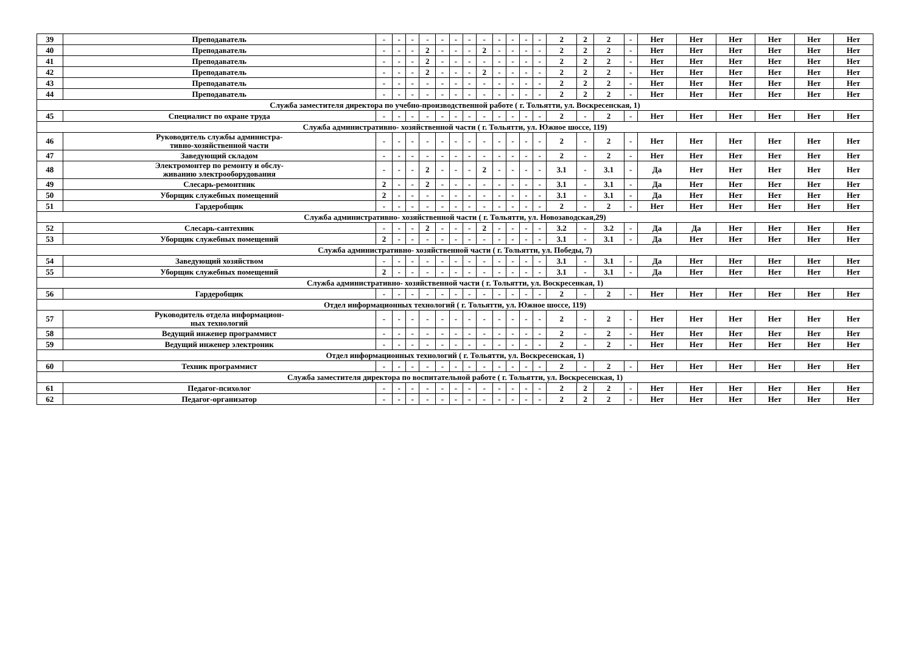| 39 | Преподаватель | - | - | - | - | - | - | - | - | - | - | - | - | 2 | 2 | 2 | - | Нет | Нет | Нет | Нет | Нет | Нет |
| 40 | Преподаватель | - | - | - | 2 | - | - | - | 2 | - | - | - | - | 2 | 2 | 2 | - | Нет | Нет | Нет | Нет | Нет | Нет |
| 41 | Преподаватель | - | - | - | 2 | - | - | - | - | - | - | - | - | 2 | 2 | 2 | - | Нет | Нет | Нет | Нет | Нет | Нет |
| 42 | Преподаватель | - | - | - | 2 | - | - | - | 2 | - | - | - | - | 2 | 2 | 2 | - | Нет | Нет | Нет | Нет | Нет | Нет |
| 43 | Преподаватель | - | - | - | - | - | - | - | - | - | - | - | - | 2 | 2 | 2 | - | Нет | Нет | Нет | Нет | Нет | Нет |
| 44 | Преподаватель | - | - | - | - | - | - | - | - | - | - | - | - | 2 | 2 | 2 | - | Нет | Нет | Нет | Нет | Нет | Нет |
| Служба заместителя директора по учебно-производственной работе ( г. Тольятти, ул. Воскресенская, 1) | | | | | | | | | | | | | | | | | | | | | | | |
| 45 | Специалист по охране труда | - | - | - | - | - | - | - | - | - | - | - | - | 2 | - | 2 | - | Нет | Нет | Нет | Нет | Нет | Нет |
| Служба административно- хозяйственной части ( г. Тольятти, ул. Южное шоссе, 119) | | | | | | | | | | | | | | | | | | | | | | | |
| 46 | Руководитель службы администра- тивно-хозяйственной части | - | - | - | - | - | - | - | - | - | - | - | - | 2 | - | 2 | - | Нет | Нет | Нет | Нет | Нет | Нет |
| 47 | Заведующий складом | - | - | - | - | - | - | - | - | - | - | - | - | 2 | - | 2 | - | Нет | Нет | Нет | Нет | Нет | Нет |
| 48 | Электромонтер по ремонту и обслу- живанию электрооборудования | - | - | - | 2 | - | - | - | 2 | - | - | - | - | 3.1 | - | 3.1 | - | Да | Нет | Нет | Нет | Нет | Нет |
| 49 | Слесарь-ремонтник | 2 | - | - | 2 | - | - | - | - | - | - | - | - | 3.1 | - | 3.1 | - | Да | Нет | Нет | Нет | Нет | Нет |
| 50 | Уборщик служебных помещений | 2 | - | - | - | - | - | - | - | - | - | - | - | 3.1 | - | 3.1 | - | Да | Нет | Нет | Нет | Нет | Нет |
| 51 | Гардеробщик | - | - | - | - | - | - | - | - | - | - | - | - | 2 | - | 2 | - | Нет | Нет | Нет | Нет | Нет | Нет |
| Служба административно- хозяйственной части ( г. Тольятти, ул. Новозаводская,29) | | | | | | | | | | | | | | | | | | | | | | | |
| 52 | Слесарь-сантехник | - | - | - | 2 | - | - | - | 2 | - | - | - | - | 3.2 | - | 3.2 | - | Да | Да | Нет | Нет | Нет | Нет |
| 53 | Уборщик служебных помещений | 2 | - | - | - | - | - | - | - | - | - | - | - | 3.1 | - | 3.1 | - | Да | Нет | Нет | Нет | Нет | Нет |
| Служба административно- хозяйственной части ( г. Тольятти, ул. Победы, 7) | | | | | | | | | | | | | | | | | | | | | | | |
| 54 | Заведующий хозяйством | - | - | - | - | - | - | - | - | - | - | - | - | 3.1 | - | 3.1 | - | Да | Нет | Нет | Нет | Нет | Нет |
| 55 | Уборщик служебных помещений | 2 | - | - | - | - | - | - | - | - | - | - | - | 3.1 | - | 3.1 | - | Да | Нет | Нет | Нет | Нет | Нет |
| Служба административно- хозяйственной части ( г. Тольятти, ул. Воскресенкая, 1) | | | | | | | | | | | | | | | | | | | | | | | |
| 56 | Гардеробщик | - | - | - | - | - | - | - | - | - | - | - | - | 2 | - | 2 | - | Нет | Нет | Нет | Нет | Нет | Нет |
| Отдел информационных технологий ( г. Тольятти, ул. Южное шоссе, 119) | | | | | | | | | | | | | | | | | | | | | | | |
| 57 | Руководитель отдела информацион- ных технологий | - | - | - | - | - | - | - | - | - | - | - | - | 2 | - | 2 | - | Нет | Нет | Нет | Нет | Нет | Нет |
| 58 | Ведущий инженер программист | - | - | - | - | - | - | - | - | - | - | - | - | 2 | - | 2 | - | Нет | Нет | Нет | Нет | Нет | Нет |
| 59 | Ведущий инженер электроник | - | - | - | - | - | - | - | - | - | - | - | - | 2 | - | 2 | - | Нет | Нет | Нет | Нет | Нет | Нет |
| Отдел информационных технологий ( г. Тольятти, ул. Воскресенская, 1) | | | | | | | | | | | | | | | | | | | | | | | |
| 60 | Техник программист | - | - | - | - | - | - | - | - | - | - | - | - | 2 | - | 2 | - | Нет | Нет | Нет | Нет | Нет | Нет |
| Служба заместителя директора по воспитательной работе ( г. Тольятти, ул. Воскресенская, 1) | | | | | | | | | | | | | | | | | | | | | | | |
| 61 | Педагог-психолог | - | - | - | - | - | - | - | - | - | - | - | - | 2 | 2 | 2 | - | Нет | Нет | Нет | Нет | Нет | Нет |
| 62 | Педагог-организатор | - | - | - | - | - | - | - | - | - | - | - | - | 2 | 2 | 2 | - | Нет | Нет | Нет | Нет | Нет | Нет |